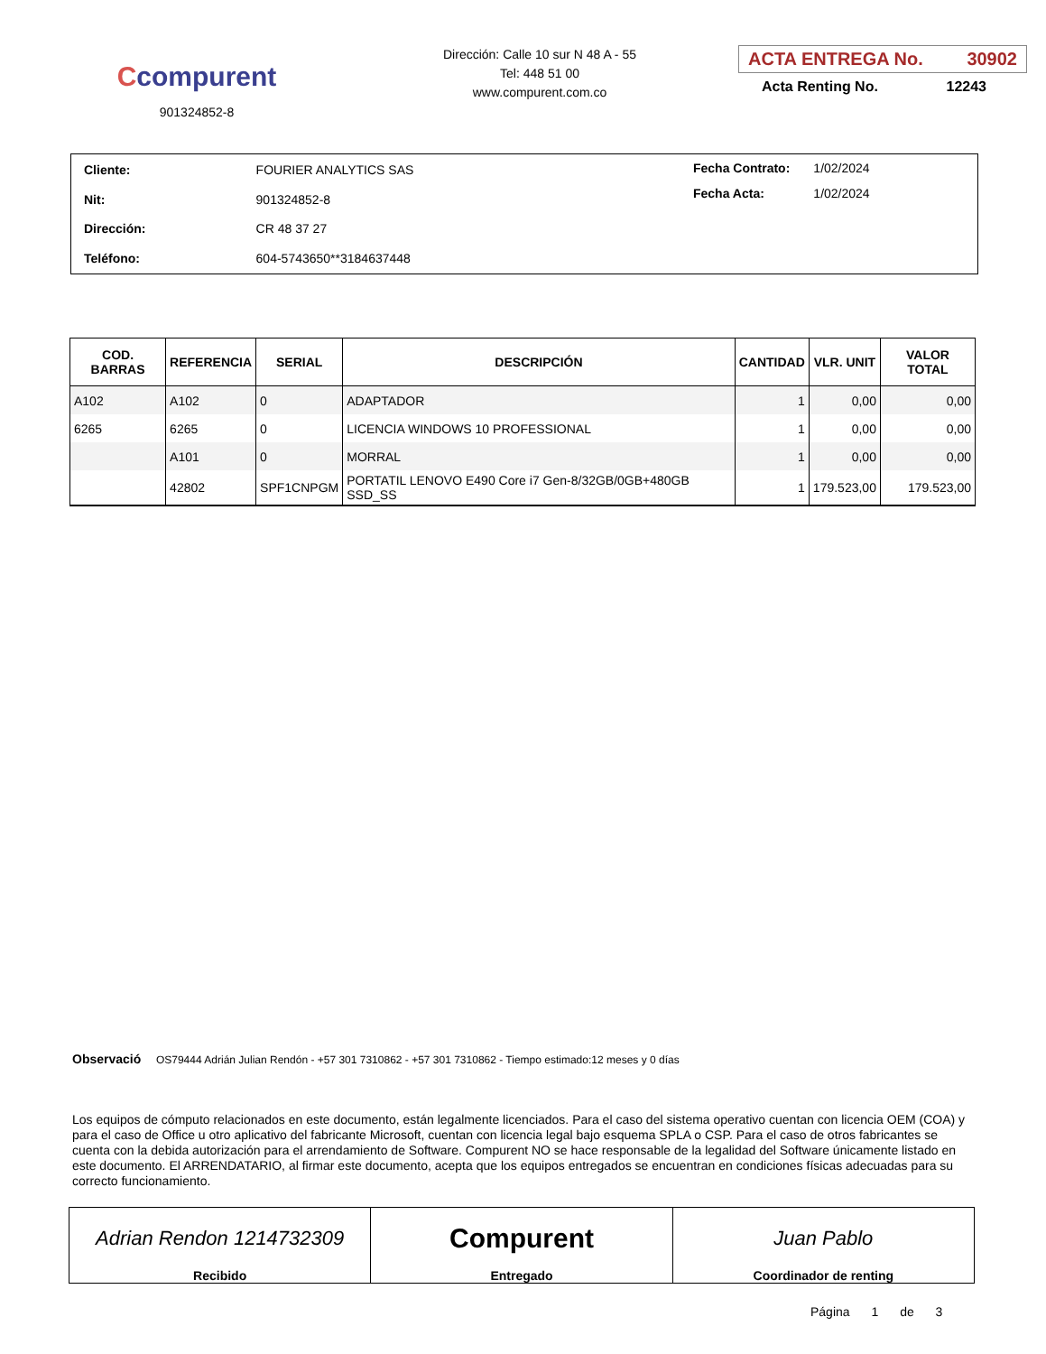Ccompurent
901324852-8
Dirección: Calle 10 sur N 48 A - 55
Tel: 448 51 00
www.compurent.com.co
ACTA ENTREGA No. 30902
Acta Renting No. 12243
| Cliente: | FOURIER ANALYTICS SAS |
| Nit: | 901324852-8 |
| Dirección: | CR 48 37 27 |
| Teléfono: | 604-5743650**3184637448 |
| Fecha Contrato: | 1/02/2024 |
| Fecha Acta: | 1/02/2024 |
| COD. BARRAS | REFERENCIA | SERIAL | DESCRIPCIÓN | CANTIDAD | VLR. UNIT | VALOR TOTAL |
| --- | --- | --- | --- | --- | --- | --- |
| A102 | A102 | 0 | ADAPTADOR | 1 | 0,00 | 0,00 |
| 6265 | 6265 | 0 | LICENCIA WINDOWS 10 PROFESSIONAL | 1 | 0,00 | 0,00 |
| | A101 | 0 | MORRAL | 1 | 0,00 | 0,00 |
| | 42802 | SPF1CNPGM | PORTATIL LENOVO E490 Core i7 Gen-8/32GB/0GB+480GB SSD_SS | 1 | 179.523,00 | 179.523,00 |
Observació OS79444 Adrián Julian Rendón - +57 301 7310862 - +57 301 7310862 - Tiempo estimado:12 meses y 0 días
Los equipos de cómputo relacionados en este documento, están legalmente licenciados. Para el caso del sistema operativo cuentan con licencia OEM (COA) y para el caso de Office u otro aplicativo del fabricante Microsoft, cuentan con licencia legal bajo esquema SPLA o CSP. Para el caso de otros fabricantes se cuenta con la debida autorización para el arrendamiento de Software. Compurent NO se hace responsable de la legalidad del Software únicamente listado en este documento. El ARRENDATARIO, al firmar este documento, acepta que los equipos entregados se encuentran en condiciones físicas adecuadas para su correcto funcionamiento.
Adrian Rendon 1214732309
Recibido
Compurent
Entregado
Juan Pablo
Coordinador de renting
Página 1 de 3